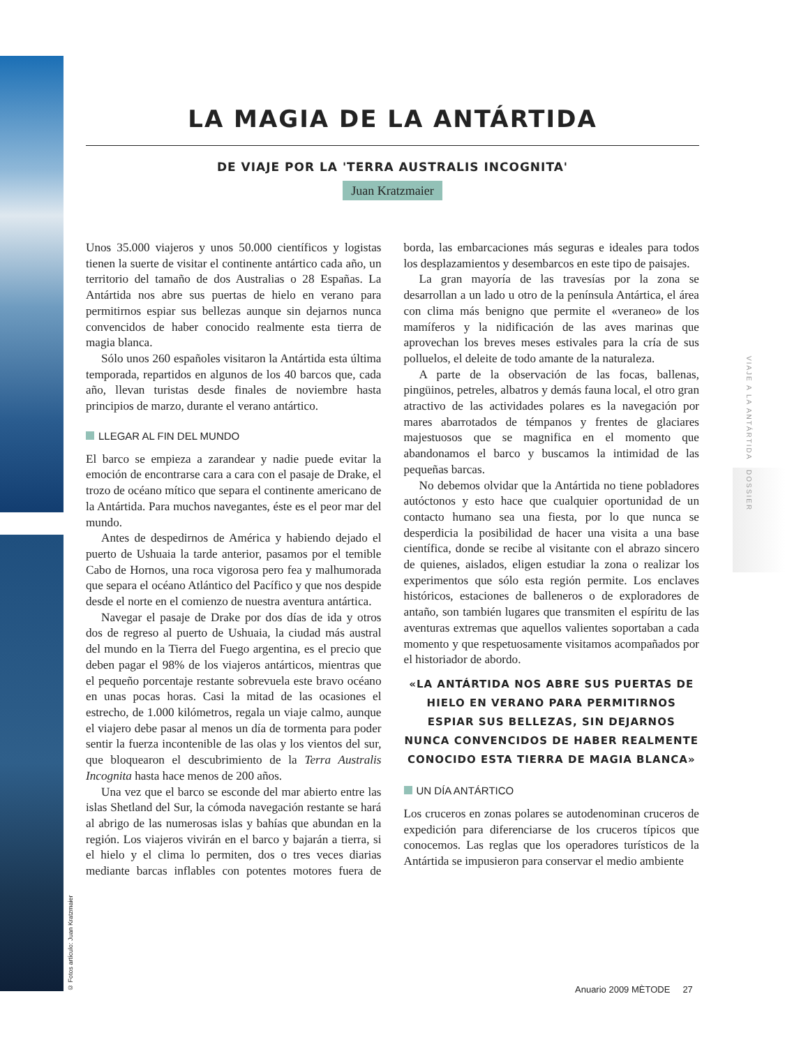© Fotos artículo: Juan Kratzmaier
VIAJE A LA ANTÁRTIDA DOSSIER
LA MAGIA DE LA ANTÁRTIDA
DE VIAJE POR LA 'TERRA AUSTRALIS INCOGNITA'
Juan Kratzmaier
Unos 35.000 viajeros y unos 50.000 científicos y logistas tienen la suerte de visitar el continente antártico cada año, un territorio del tamaño de dos Australias o 28 Españas. La Antártida nos abre sus puertas de hielo en verano para permitirnos espiar sus bellezas aunque sin dejarnos nunca convencidos de haber conocido realmente esta tierra de magia blanca.
Sólo unos 260 españoles visitaron la Antártida esta última temporada, repartidos en algunos de los 40 barcos que, cada año, llevan turistas desde finales de noviembre hasta principios de marzo, durante el verano antártico.
LLEGAR AL FIN DEL MUNDO
El barco se empieza a zarandear y nadie puede evitar la emoción de encontrarse cara a cara con el pasaje de Drake, el trozo de océano mítico que separa el continente americano de la Antártida. Para muchos navegantes, éste es el peor mar del mundo.
Antes de despedirnos de América y habiendo dejado el puerto de Ushuaia la tarde anterior, pasamos por el temible Cabo de Hornos, una roca vigorosa pero fea y malhumorada que separa el océano Atlántico del Pacífico y que nos despide desde el norte en el comienzo de nuestra aventura antártica.
Navegar el pasaje de Drake por dos días de ida y otros dos de regreso al puerto de Ushuaia, la ciudad más austral del mundo en la Tierra del Fuego argentina, es el precio que deben pagar el 98% de los viajeros antárticos, mientras que el pequeño porcentaje restante sobrevuela este bravo océano en unas pocas horas. Casi la mitad de las ocasiones el estrecho, de 1.000 kilómetros, regala un viaje calmo, aunque el viajero debe pasar al menos un día de tormenta para poder sentir la fuerza incontenible de las olas y los vientos del sur, que bloquearon el descubrimiento de la Terra Australis Incognita hasta hace menos de 200 años.
Una vez que el barco se esconde del mar abierto entre las islas Shetland del Sur, la cómoda navegación restante se hará al abrigo de las numerosas islas y bahías que abundan en la región. Los viajeros vivirán en el barco y bajarán a tierra, si el hielo y el clima lo permiten, dos o tres veces diarias mediante barcas inflables con potentes motores fuera de borda, las embarcaciones más seguras e ideales para todos los desplazamientos y desembarcos en este tipo de paisajes.
La gran mayoría de las travesías por la zona se desarrollan a un lado u otro de la península Antártica, el área con clima más benigno que permite el «veraneo» de los mamíferos y la nidificación de las aves marinas que aprovechan los breves meses estivales para la cría de sus polluelos, el deleite de todo amante de la naturaleza.
A parte de la observación de las focas, ballenas, pingüinos, petreles, albatros y demás fauna local, el otro gran atractivo de las actividades polares es la navegación por mares abarrotados de témpanos y frentes de glaciares majestuosos que se magnifica en el momento que abandonamos el barco y buscamos la intimidad de las pequeñas barcas.
No debemos olvidar que la Antártida no tiene pobladores autóctonos y esto hace que cualquier oportunidad de un contacto humano sea una fiesta, por lo que nunca se desperdicia la posibilidad de hacer una visita a una base científica, donde se recibe al visitante con el abrazo sincero de quienes, aislados, eligen estudiar la zona o realizar los experimentos que sólo esta región permite. Los enclaves históricos, estaciones de balleneros o de exploradores de antaño, son también lugares que transmiten el espíritu de las aventuras extremas que aquellos valientes soportaban a cada momento y que respetuosamente visitamos acompañados por el historiador de abordo.
«LA ANTÁRTIDA NOS ABRE SUS PUERTAS DE HIELO EN VERANO PARA PERMITIRNOS ESPIAR SUS BELLEZAS, SIN DEJARNOS NUNCA CONVENCIDOS DE HABER REALMENTE CONOCIDO ESTA TIERRA DE MAGIA BLANCA»
UN DÍA ANTÁRTICO
Los cruceros en zonas polares se autodenominan cruceros de expedición para diferenciarse de los cruceros típicos que conocemos. Las reglas que los operadores turísticos de la Antártida se impusieron para conservar el medio ambiente
Anuario 2009 MÈTODE 27